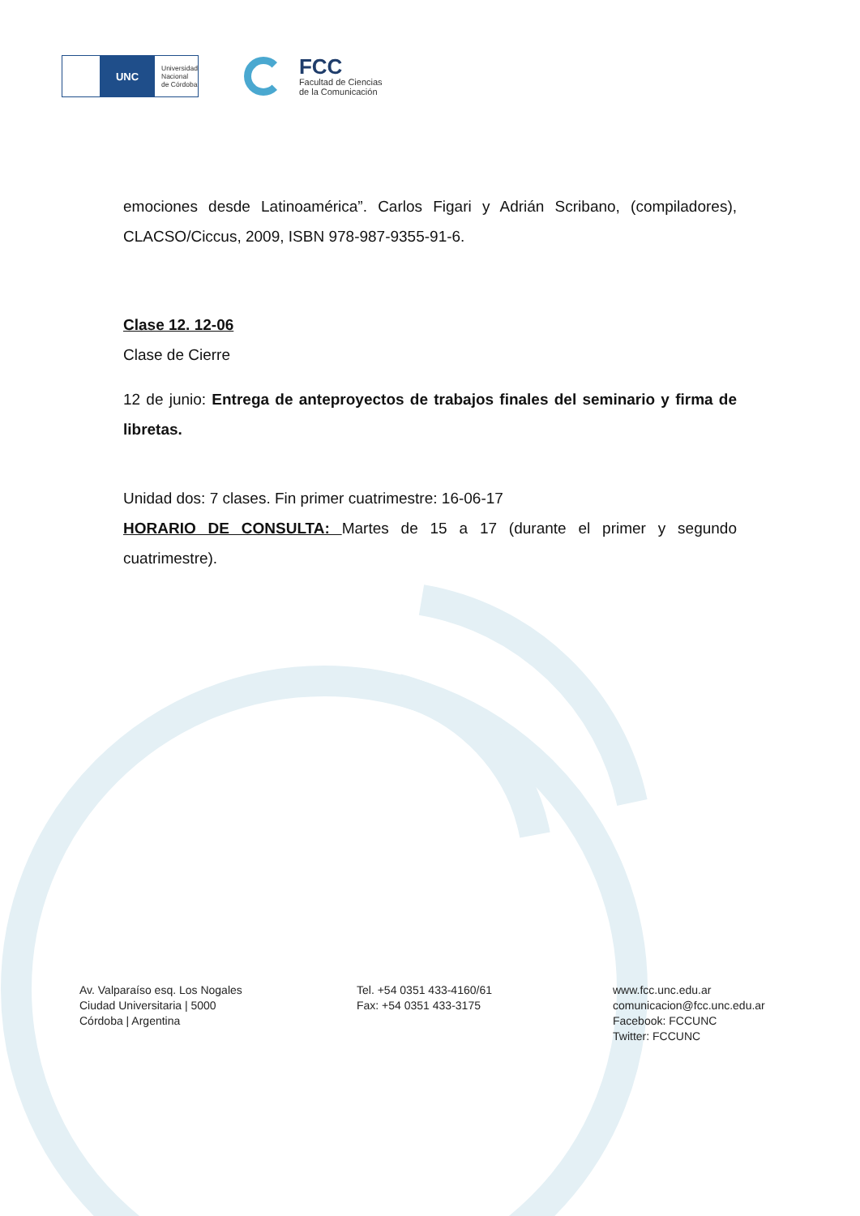UNC
Universidad
Nacional
de Córdoba
FCC
Facultad de Ciencias
de la Comunicación
emociones desde Latinoamérica”. Carlos Figari y Adrián Scribano, (compiladores), CLACSO/Ciccus, 2009, ISBN 978-987-9355-91-6.
Clase 12. 12-06
Clase de Cierre
12 de junio: Entrega de anteproyectos de trabajos finales del seminario y firma de libretas.
Unidad dos: 7 clases. Fin primer cuatrimestre: 16-06-17
HORARIO DE CONSULTA: Martes de 15 a 17 (durante el primer y segundo cuatrimestre).
Av. Valparaíso esq. Los Nogales
Ciudad Universitaria | 5000
Córdoba | Argentina
Tel. +54 0351 433-4160/61
Fax: +54 0351 433-3175
www.fcc.unc.edu.ar
comunicacion@fcc.unc.edu.ar
Facebook: FCCUNC
Twitter: FCCUNC